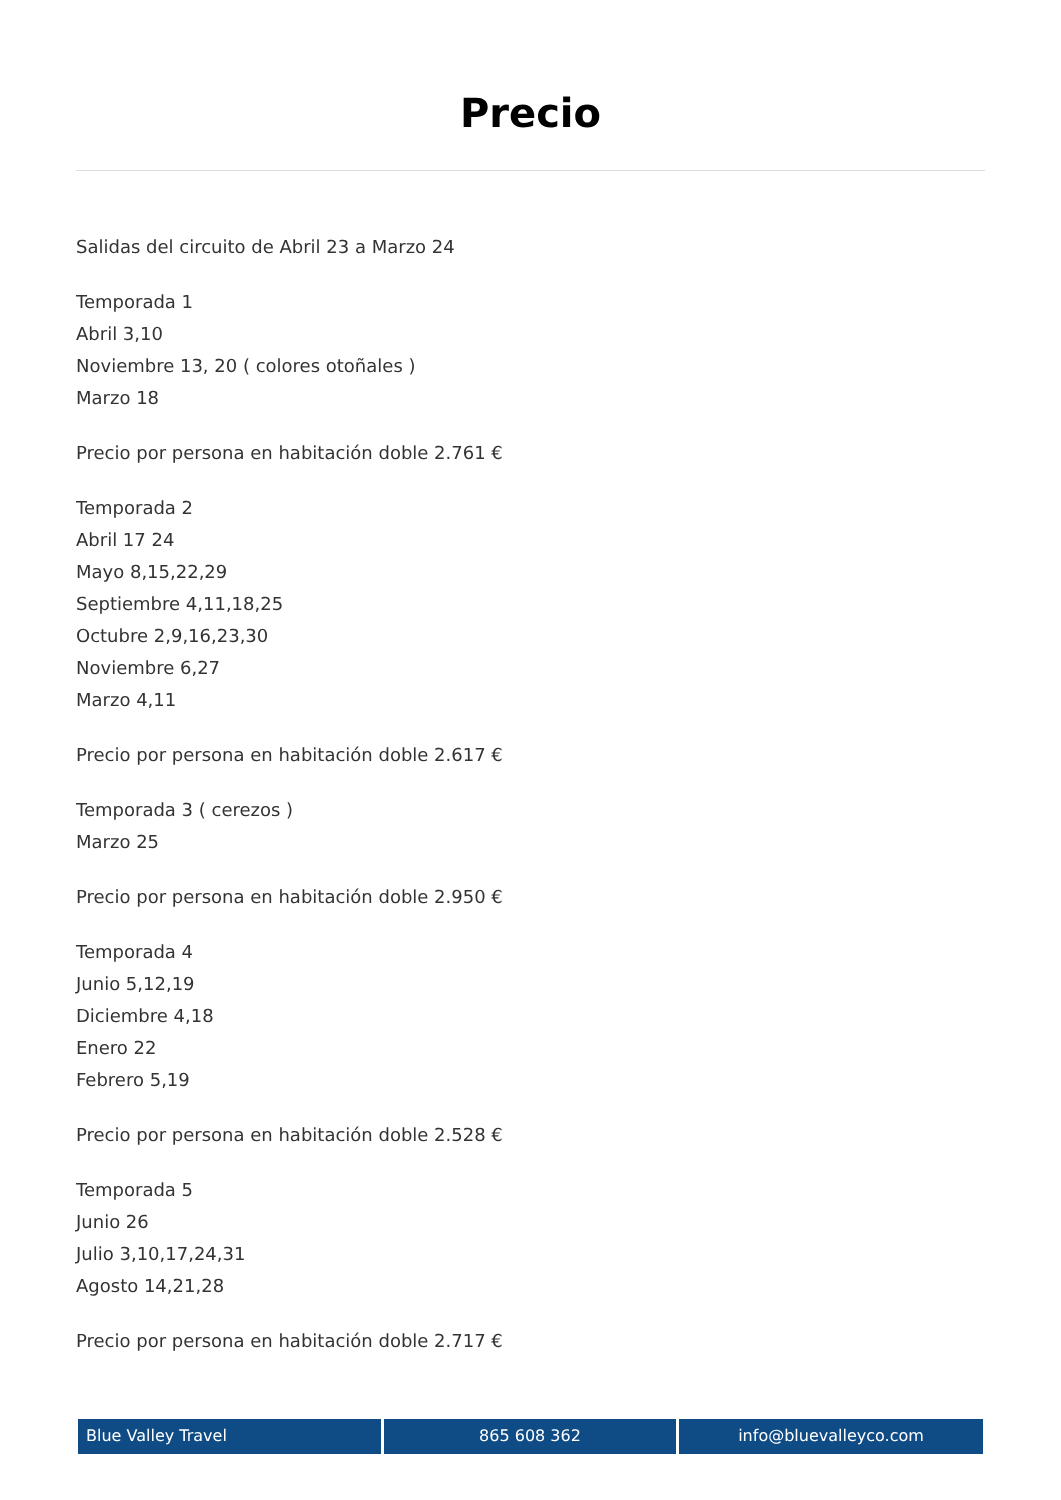Precio
Salidas del circuito de Abril 23 a Marzo 24
Temporada 1
Abril 3,10
Noviembre 13, 20 ( colores otoñales )
Marzo 18
Precio por persona en habitación doble 2.761 €
Temporada 2
Abril 17 24
Mayo 8,15,22,29
Septiembre 4,11,18,25
Octubre 2,9,16,23,30
Noviembre 6,27
Marzo 4,11
Precio por persona en habitación doble 2.617 €
Temporada 3 ( cerezos )
Marzo 25
Precio por persona en habitación doble 2.950 €
Temporada 4
Junio 5,12,19
Diciembre 4,18
Enero 22
Febrero 5,19
Precio por persona en habitación doble 2.528 €
Temporada 5
Junio 26
Julio 3,10,17,24,31
Agosto 14,21,28
Precio por persona en habitación doble 2.717 €
Blue Valley Travel 865 608 362 info@bluevalleyco.com